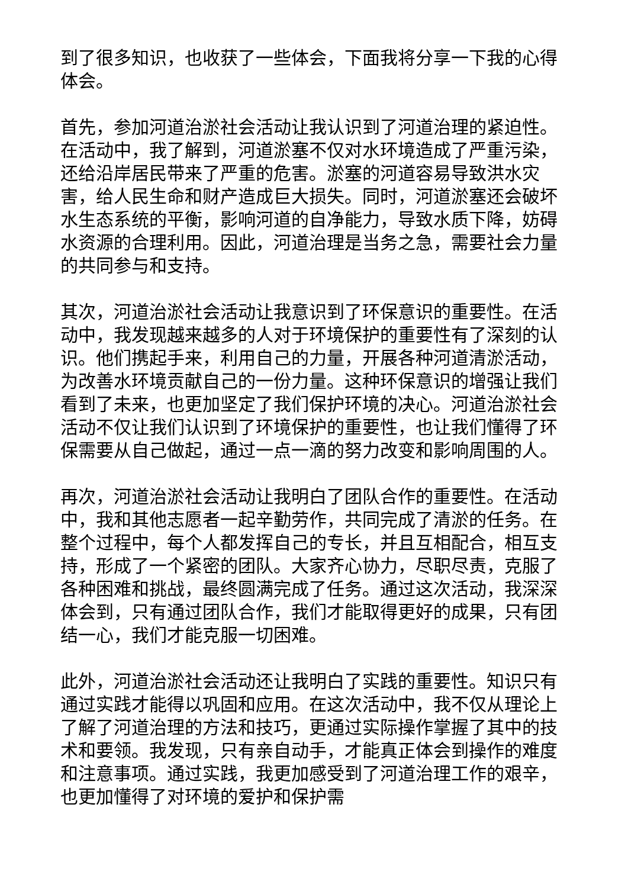到了很多知识，也收获了一些体会，下面我将分享一下我的心得体会。
首先，参加河道治淤社会活动让我认识到了河道治理的紧迫性。在活动中，我了解到，河道淤塞不仅对水环境造成了严重污染，还给沿岸居民带来了严重的危害。淤塞的河道容易导致洪水灾害，给人民生命和财产造成巨大损失。同时，河道淤塞还会破坏水生态系统的平衡，影响河道的自净能力，导致水质下降，妨碍水资源的合理利用。因此，河道治理是当务之急，需要社会力量的共同参与和支持。
其次，河道治淤社会活动让我意识到了环保意识的重要性。在活动中，我发现越来越多的人对于环境保护的重要性有了深刻的认识。他们携起手来，利用自己的力量，开展各种河道清淤活动，为改善水环境贡献自己的一份力量。这种环保意识的增强让我们看到了未来，也更加坚定了我们保护环境的决心。河道治淤社会活动不仅让我们认识到了环境保护的重要性，也让我们懂得了环保需要从自己做起，通过一点一滴的努力改变和影响周围的人。
再次，河道治淤社会活动让我明白了团队合作的重要性。在活动中，我和其他志愿者一起辛勤劳作，共同完成了清淤的任务。在整个过程中，每个人都发挥自己的专长，并且互相配合，相互支持，形成了一个紧密的团队。大家齐心协力，尽职尽责，克服了各种困难和挑战，最终圆满完成了任务。通过这次活动，我深深体会到，只有通过团队合作，我们才能取得更好的成果，只有团结一心，我们才能克服一切困难。
此外，河道治淤社会活动还让我明白了实践的重要性。知识只有通过实践才能得以巩固和应用。在这次活动中，我不仅从理论上了解了河道治理的方法和技巧，更通过实际操作掌握了其中的技术和要领。我发现，只有亲自动手，才能真正体会到操作的难度和注意事项。通过实践，我更加感受到了河道治理工作的艰辛，也更加懂得了对环境的爱护和保护需